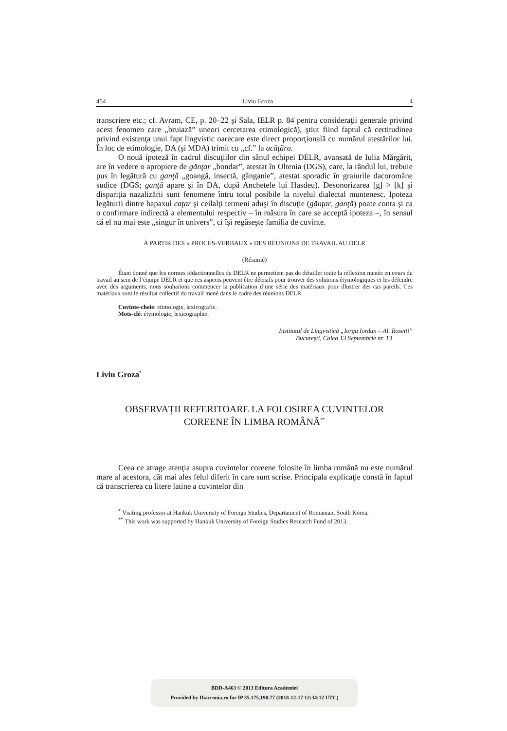454 Liviu Groza 4
transcriere etc.; cf. Avram, CE, p. 20–22 şi Sala, IELR p. 84 pentru consideraţii generale privind acest fenomen care „bruiază” uneori cercetarea etimologică), ştiut fiind faptul că certitudinea privind existenţa unui fapt lingvistic oarecare este direct proporţională cu numărul atestărilor lui. În loc de etimologie, DA (şi MDA) trimit cu „cf.” la acăţăra.
O nouă ipoteză în cadrul discuţiilor din sânul echipei DELR, avansată de Iulia Mărgărit, are în vedere o apropiere de gănţar „bondar”, atestat în Oltenia (DGS), care, la rândul lui, trebuie pus în legătură cu ganţă „goangă, insectă, gânganie”, atestat sporadic în graiurile dacoromâne sudice (DGS; ganţă apare şi în DA, după Anchetele lui Hasdeu). Desonorizarea [g] > [k] şi dispariţia nazalizării sunt fenomene întru totul posibile la nivelul dialectal muntenesc. Ipoteza legăturii dintre hapaxul caţar şi ceilalţi termeni aduşi în discuţie (gănţar, ganţă) poate conta şi ca o confirmare indirectă a elementului respectiv – în măsura în care se acceptă ipoteza –, în sensul că el nu mai este „singur în univers”, ci îşi regăseşte familia de cuvinte.
À PARTIR DES « PROCÈS-VERBAUX » DES RÉUNIONS DE TRAVAIL AU DELR
(Résumé)
Étant donné que les normes rédactionnelles du DELR ne permettent pas de détailler toute la réflexion menée en cours du travail au sein de l’équipe DELR et que ces aspects peuvent être décisifs pour trouver des solutions étymologiques et les défendre avec des arguments, nous souhaitons commencer la publication d’une série des matériaux pour illustrer des cas pareils. Ces matériaux sont le résultat collectif du travail mené dans le cadre des réunions DELR.
Cuvinte-cheie: etimologie, lexicografie.
Mots-clé: étymologie, lexicographie.
Institutul de Lingvistică „Iorgu Iordan – Al. Rosetti”
Bucureşti, Calea 13 Septembrie nr. 13
Liviu Groza<sup>*</sup>
OBSERVAŢII REFERITOARE LA FOLOSIREA CUVINTELOR
COREENE ÎN LIMBA ROMÂNĂ<sup>**</sup>
Ceea ce atrage atenţia asupra cuvintelor coreene folosite în limba română nu este numărul mare al acestora, cât mai ales felul diferit în care sunt scrise. Principala explicaţie constă în faptul că transcrierea cu litere latine a cuvintelor din
<sup>*</sup> Visiting professor at Hankuk University of Foreign Studies, Departament of Romanian, South Korea.
<sup>**</sup> This work was supported by Hankuk University of Foreign Studies Research Fund of 2013.
BDD-A463 © 2013 Editura Academiei
Provided by Diacronia.ro for IP 35.175.190.77 (2018-12-17 12:34:12 UTC)